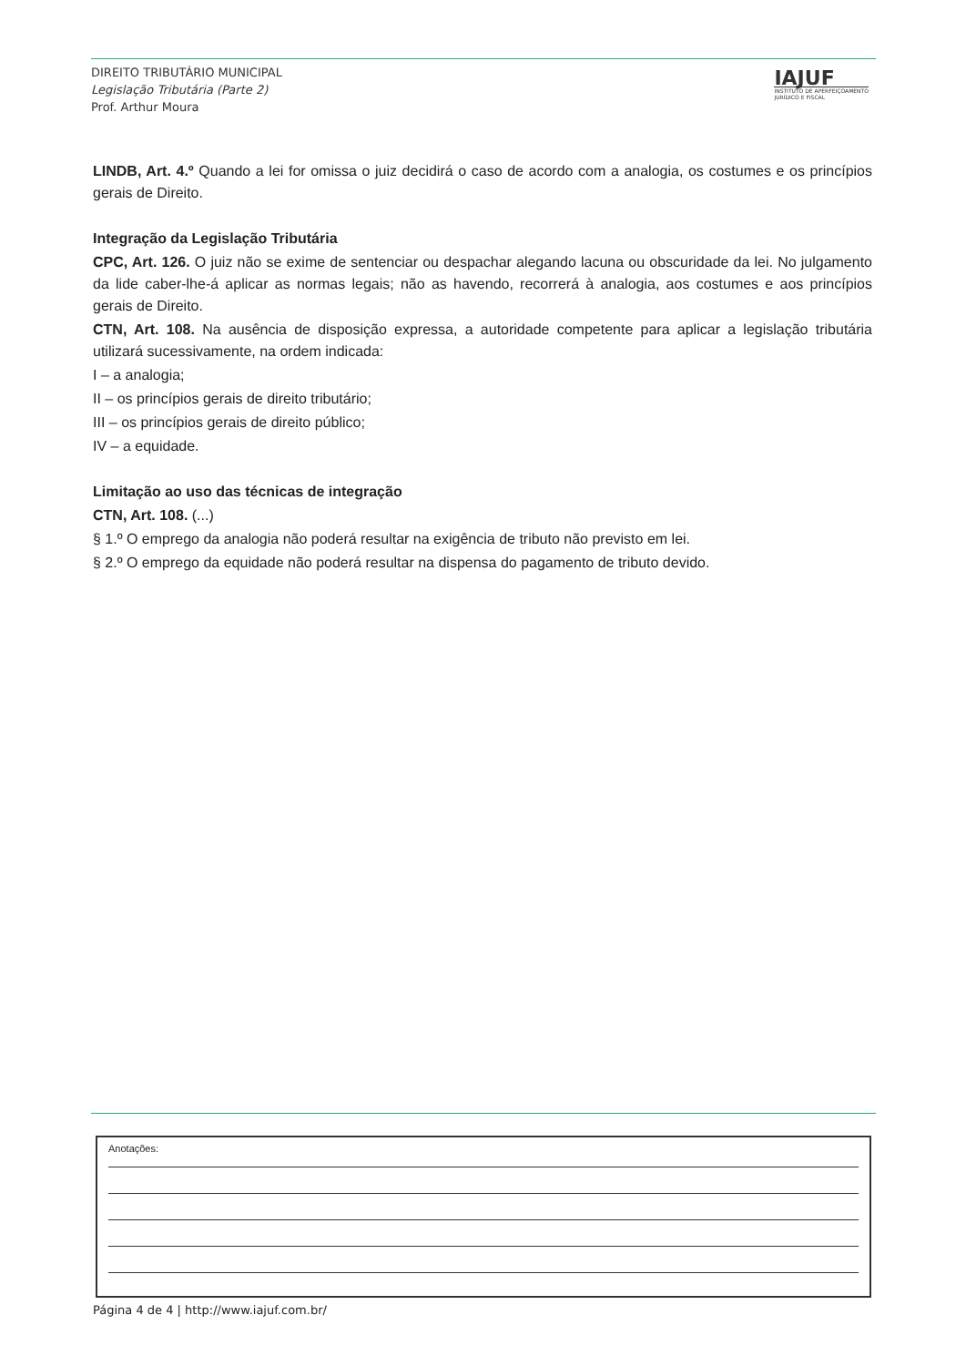DIREITO TRIBUTÁRIO MUNICIPAL
Legislação Tributária (Parte 2)
Prof. Arthur Moura
IAJUF
INSTITUTO DE APERFEIÇOAMENTO
JURÍDICO E FISCAL
LINDB, Art. 4.º Quando a lei for omissa o juiz decidirá o caso de acordo com a analogia, os costumes e os princípios gerais de Direito.
Integração da Legislação Tributária
CPC, Art. 126. O juiz não se exime de sentenciar ou despachar alegando lacuna ou obscuridade da lei. No julgamento da lide caber-lhe-á aplicar as normas legais; não as havendo, recorrerá à analogia, aos costumes e aos princípios gerais de Direito.
CTN, Art. 108. Na ausência de disposição expressa, a autoridade competente para aplicar a legislação tributária utilizará sucessivamente, na ordem indicada:
I – a analogia;
II – os princípios gerais de direito tributário;
III – os princípios gerais de direito público;
IV – a equidade.
Limitação ao uso das técnicas de integração
CTN, Art. 108. (...)
§ 1.º O emprego da analogia não poderá resultar na exigência de tributo não previsto em lei.
§ 2.º O emprego da equidade não poderá resultar na dispensa do pagamento de tributo devido.
Anotações:
Página 4 de 4 | http://www.iajuf.com.br/